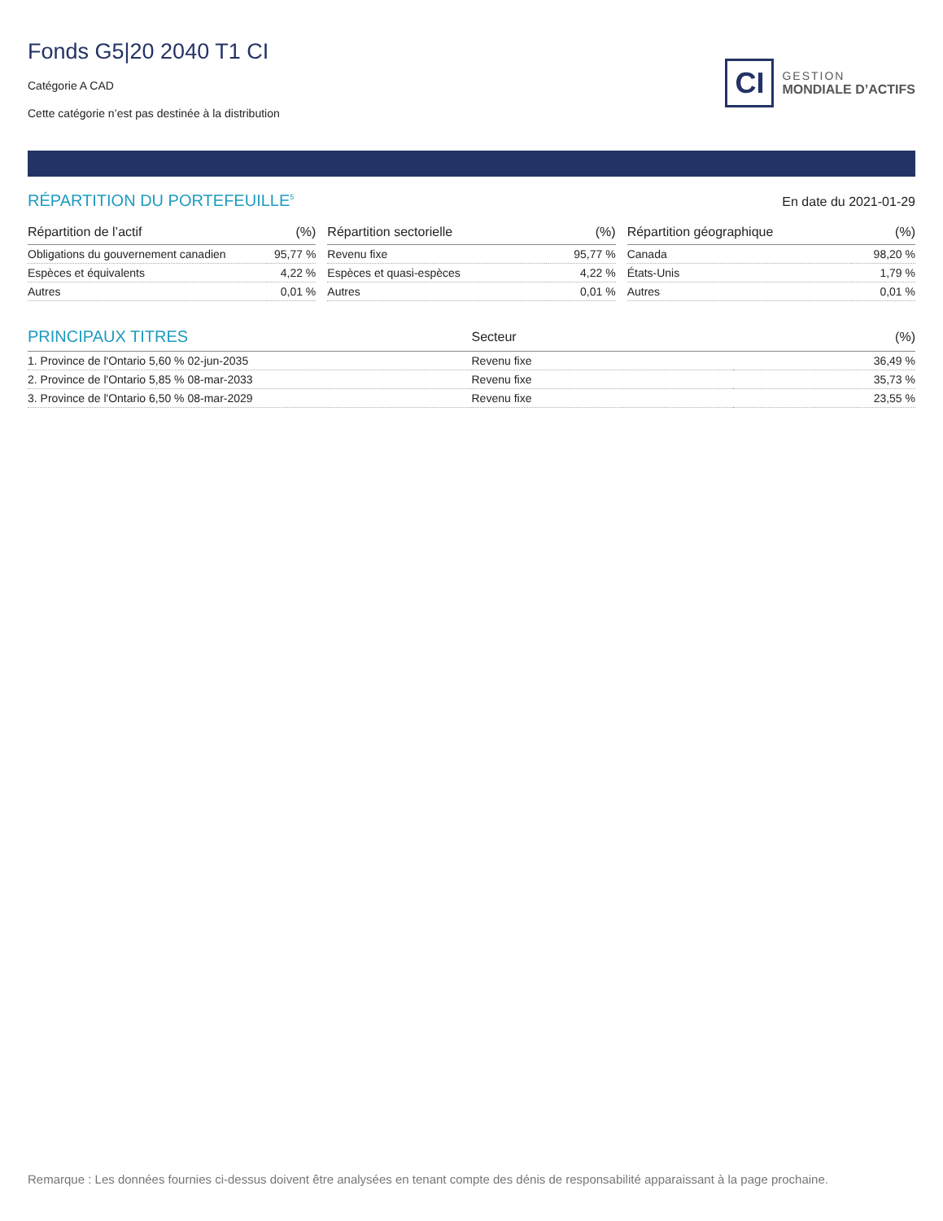Fonds G5|20 2040 T1 CI
Catégorie A CAD
Cette catégorie n’est pas destinée à la distribution
CI
GESTION
MONDIALE D’ACTIFS
RÉPARTITION DU PORTEFEUILLE<sup>5</sup>
En date du 2021-01-29
| Répartition de l’actif | (%) |
| --- | --- |
| Obligations du gouvernement canadien | 95,77 % |
| Espèces et équivalents | 4,22 % |
| Autres | 0,01 % |
| Répartition sectorielle | (%) |
| --- | --- |
| Revenu fixe | 95,77 % |
| Espèces et quasi-espèces | 4,22 % |
| Autres | 0,01 % |
| Répartition géographique | (%) |
| --- | --- |
| Canada | 98,20 % |
| États-Unis | 1,79 % |
| Autres | 0,01 % |
| PRINCIPAUX TITRES | Secteur | (%) |
| --- | --- | --- |
| 1. Province de l'Ontario 5,60 % 02-jun-2035 | Revenu fixe | 36,49 % |
| 2. Province de l'Ontario 5,85 % 08-mar-2033 | Revenu fixe | 35,73 % |
| 3. Province de l'Ontario 6,50 % 08-mar-2029 | Revenu fixe | 23,55 % |
Remarque : Les données fournies ci-dessus doivent être analysées en tenant compte des dénis de responsabilité apparaissant à la page prochaine.